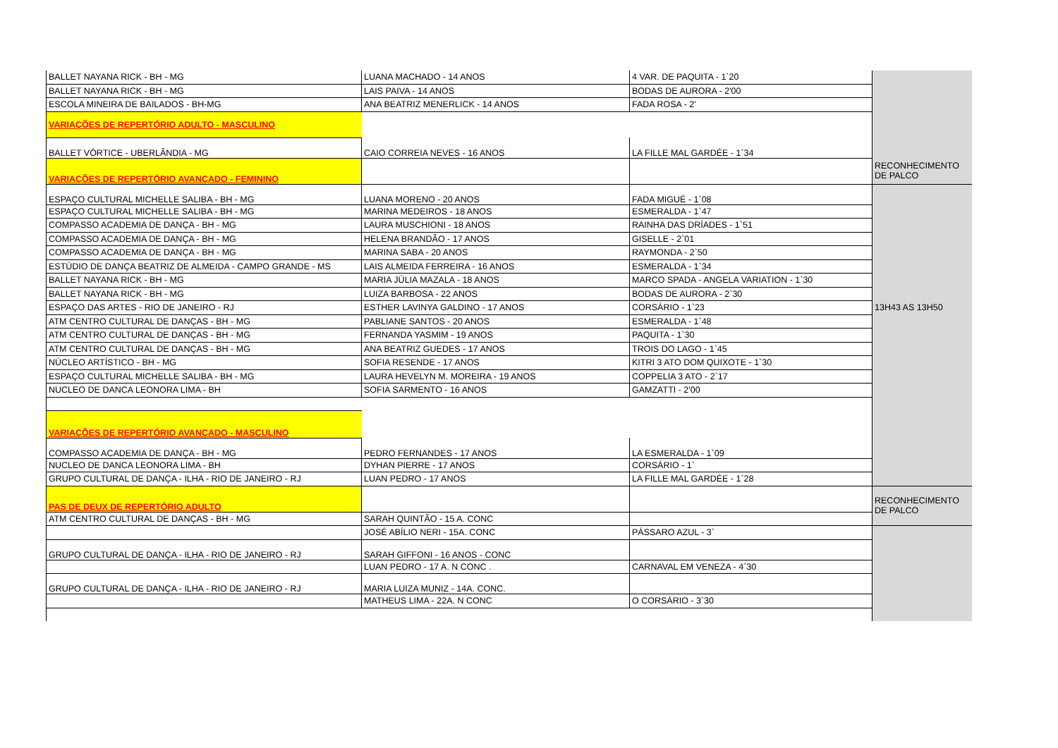| BALLET NAYANA RICK - BH - MG | LUANA MACHADO - 14 ANOS | 4 VAR. DE PAQUITA - 1`20 | |
| BALLET NAYANA RICK - BH - MG | LAIS PAIVA - 14 ANOS | BODAS DE AURORA - 2'00 | |
| ESCOLA MINEIRA DE BAILADOS - BH-MG | ANA BEATRIZ MENERLICK - 14 ANOS | FADA ROSA - 2' | |
| VARIAÇÕES DE REPERTÓRIO ADULTO - MASCULINO | | | |
| BALLET VÓRTICE - UBERLÂNDIA - MG | CAIO CORREIA NEVES - 16 ANOS | LA FILLE MAL GARDÉE - 1`34 | |
| VARIAÇÕES DE REPERTÓRIO AVANÇADO - FEMININO | | | RECONHECIMENTO DE PALCO |
| ESPAÇO CULTURAL MICHELLE SALIBA - BH - MG | LUANA MORENO - 20 ANOS | FADA MIGUÉ - 1`08 | |
| ESPAÇO CULTURAL MICHELLE SALIBA - BH - MG | MARINA MEDEIROS - 18 ANOS | ESMERALDA - 1`47 | |
| COMPASSO ACADEMIA DE DANÇA - BH - MG | LAURA MUSCHIONI - 18 ANOS | RAINHA DAS DRÍADES - 1`51 | |
| COMPASSO ACADEMIA DE DANÇA - BH - MG | HELENA BRANDÃO - 17 ANOS | GISELLE - 2`01 | |
| COMPASSO ACADEMIA DE DANÇA - BH - MG | MARINA SABA - 20 ANOS | RAYMONDA - 2`50 | |
| ESTÚDIO DE DANÇA BEATRIZ DE ALMEIDA - CAMPO GRANDE - MS | LAIS ALMEIDA FERREIRA - 16 ANOS | ESMERALDA - 1`34 | |
| BALLET NAYANA RICK - BH - MG | MARIA JÚLIA MAZALA - 18 ANOS | MARCO SPADA - ANGELA VARIATION - 1`30 | |
| BALLET NAYANA RICK - BH - MG | LUIZA BARBOSA - 22 ANOS | BODAS DE AURORA - 2`30 | |
| ESPAÇO DAS ARTES - RIO DE JANEIRO - RJ | ESTHER LAVINYA GALDINO - 17 ANOS | CORSÁRIO - 1`23 | 13H43 AS 13H50 |
| ATM CENTRO CULTURAL DE DANÇAS - BH - MG | PABLIANE SANTOS - 20 ANOS | ESMERALDA - 1`48 | |
| ATM CENTRO CULTURAL DE DANÇAS - BH - MG | FERNANDA YASMIM - 19 ANOS | PAQUITA - 1`30 | |
| ATM CENTRO CULTURAL DE DANÇAS - BH - MG | ANA BEATRIZ GUEDES - 17 ANOS | TROIS DO LAGO - 1`45 | |
| NÚCLEO ARTÍSTICO - BH - MG | SOFIA RESENDE - 17 ANOS | KITRI 3 ATO DOM QUIXOTE - 1`30 | |
| ESPAÇO CULTURAL MICHELLE SALIBA - BH - MG | LAURA HEVELYN M. MOREIRA - 19 ANOS | COPPELIA 3 ATO - 2`17 | |
| NUCLEO DE DANCA LEONORA LIMA - BH | SOFIA SARMENTO - 16 ANOS | GAMZATTI - 2'00 | |
| VARIAÇÕES DE REPERTÓRIO AVANÇADO - MASCULINO | | | |
| COMPASSO ACADEMIA DE DANÇA - BH - MG | PEDRO FERNANDES - 17 ANOS | LA ESMERALDA - 1`09 | |
| NUCLEO DE DANCA LEONORA LIMA - BH | DYHAN PIERRE - 17 ANOS | CORSÁRIO - 1` | |
| GRUPO CULTURAL DE DANÇA - ILHA - RIO DE JANEIRO - RJ | LUAN PEDRO - 17 ANOS | LA FILLE MAL GARDÉE - 1`28 | |
| PAS DE DEUX DE REPERTÓRIO ADULTO | | | RECONHECIMENTO DE PALCO |
| ATM CENTRO CULTURAL DE DANÇAS - BH - MG | SARAH QUINTÃO - 15 A. CONC | | |
| | JOSÉ ABÍLIO NERI - 15A. CONC | PÁSSARO AZUL - 3` | |
| GRUPO CULTURAL DE DANÇA - ILHA - RIO DE JANEIRO - RJ | SARAH GIFFONI - 16 ANOS - CONC | | |
| | LUAN PEDRO - 17 A. N CONC . | CARNAVAL EM VENEZA - 4`30 | |
| GRUPO CULTURAL DE DANÇA - ILHA - RIO DE JANEIRO - RJ | MARIA LUIZA MUNIZ - 14A. CONC. | | |
| | MATHEUS LIMA - 22A. N CONC | O CORSÁRIO - 3`30 | |